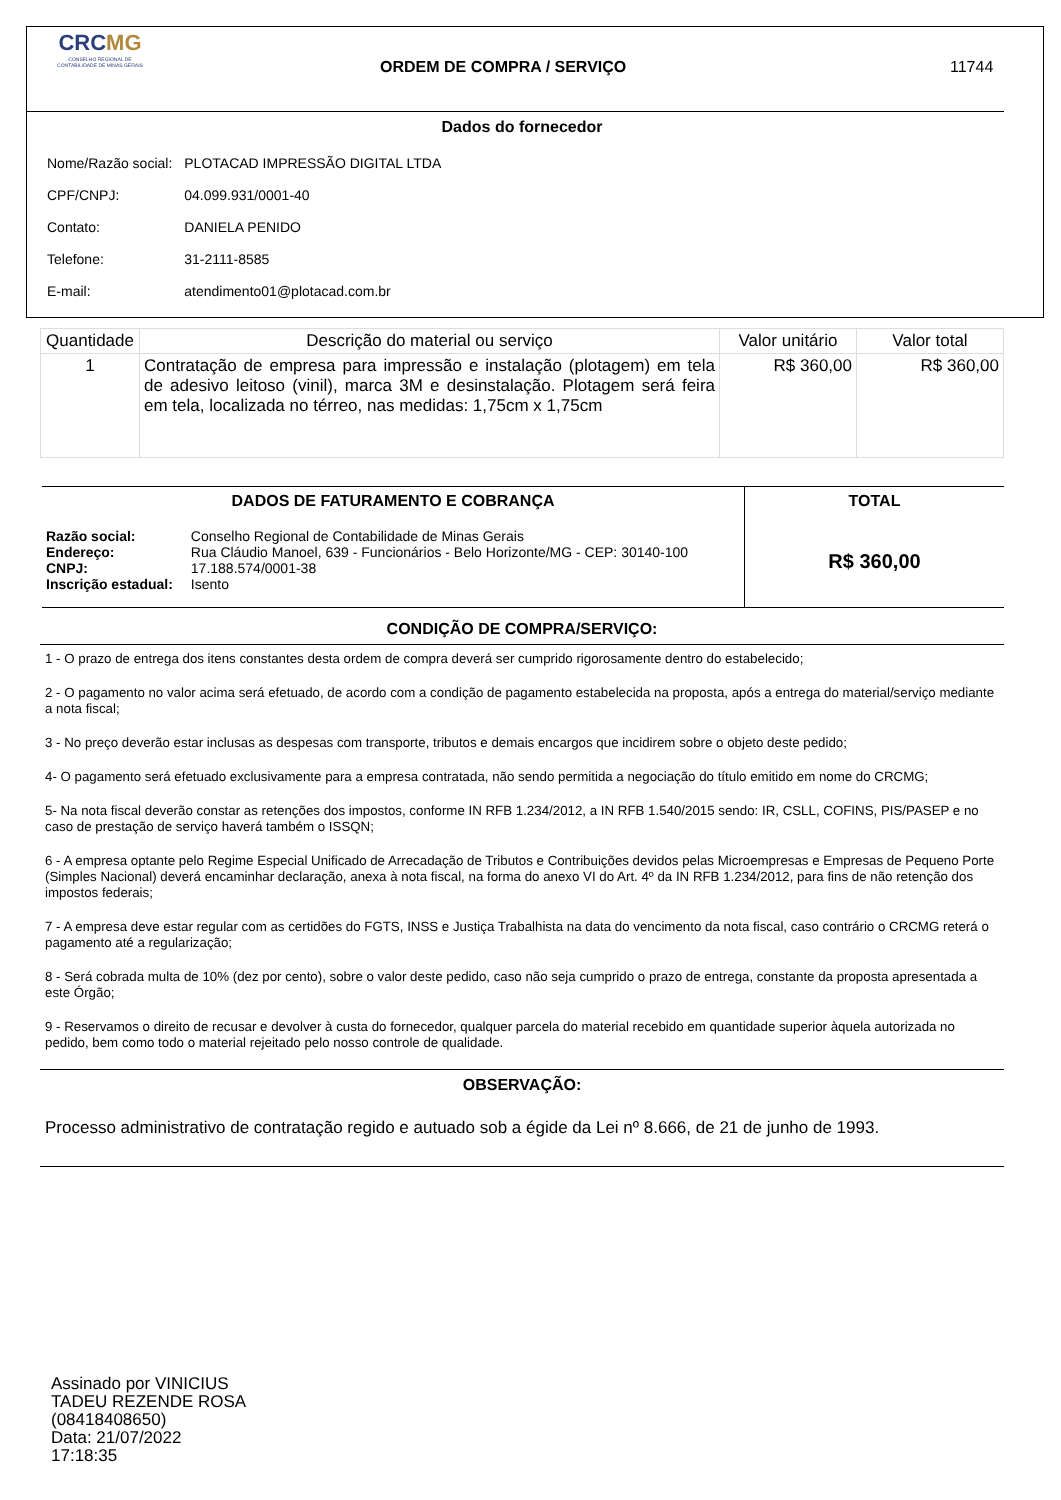CRCMG
CONSELHO REGIONAL DE CONTABILIDADE DE MINAS GERAIS
ORDEM DE COMPRA / SERVIÇO 11744
Dados do fornecedor
| Nome/Razão social: | PLOTACAD IMPRESSÃO DIGITAL LTDA |
| CPF/CNPJ: | 04.099.931/0001-40 |
| Contato: | DANIELA PENIDO |
| Telefone: | 31-2111-8585 |
| E-mail: | atendimento01@plotacad.com.br |
| Quantidade | Descrição do material ou serviço | Valor unitário | Valor total |
| --- | --- | --- | --- |
| 1 | Contratação de empresa para impressão e instalação (plotagem) em tela de adesivo leitoso (vinil), marca 3M e desinstalação. Plotagem será feira em tela, localizada no térreo, nas medidas: 1,75cm x 1,75cm | R$ 360,00 | R$ 360,00 |
DADOS DE FATURAMENTO E COBRANÇA
| Razão social: | Conselho Regional de Contabilidade de Minas Gerais |
| Endereço: | Rua Cláudio Manoel, 639 - Funcionários - Belo Horizonte/MG - CEP: 30140-100 |
| CNPJ: | 17.188.574/0001-38 |
| Inscrição estadual: | Isento |
TOTAL
R$ 360,00
CONDIÇÃO DE COMPRA/SERVIÇO:
1 - O prazo de entrega dos itens constantes desta ordem de compra deverá ser cumprido rigorosamente dentro do estabelecido;
2 - O pagamento no valor acima será efetuado, de acordo com a condição de pagamento estabelecida na proposta, após a entrega do material/serviço mediante a nota fiscal;
3 - No preço deverão estar inclusas as despesas com transporte, tributos e demais encargos que incidirem sobre o objeto deste pedido;
4- O pagamento será efetuado exclusivamente para a empresa contratada, não sendo permitida a negociação do título emitido em nome do CRCMG;
5- Na nota fiscal deverão constar as retenções dos impostos, conforme IN RFB 1.234/2012, a IN RFB 1.540/2015 sendo: IR, CSLL, COFINS, PIS/PASEP e no caso de prestação de serviço haverá também o ISSQN;
6 - A empresa optante pelo Regime Especial Unificado de Arrecadação de Tributos e Contribuições devidos pelas Microempresas e Empresas de Pequeno Porte (Simples Nacional) deverá encaminhar declaração, anexa à nota fiscal, na forma do anexo VI do Art. 4º da IN RFB 1.234/2012, para fins de não retenção dos impostos federais;
7 - A empresa deve estar regular com as certidões do FGTS, INSS e Justiça Trabalhista na data do vencimento da nota fiscal, caso contrário o CRCMG reterá o pagamento até a regularização;
8 - Será cobrada multa de 10% (dez por cento), sobre o valor deste pedido, caso não seja cumprido o prazo de entrega, constante da proposta apresentada a este Órgão;
9 - Reservamos o direito de recusar e devolver à custa do fornecedor, qualquer parcela do material recebido em quantidade superior àquela autorizada no pedido, bem como todo o material rejeitado pelo nosso controle de qualidade.
OBSERVAÇÃO:
Processo administrativo de contratação regido e autuado sob a égide da Lei nº 8.666, de 21 de junho de 1993.
Assinado por VINICIUS
TADEU REZENDE ROSA
(08418408650)
Data: 21/07/2022
17:18:35